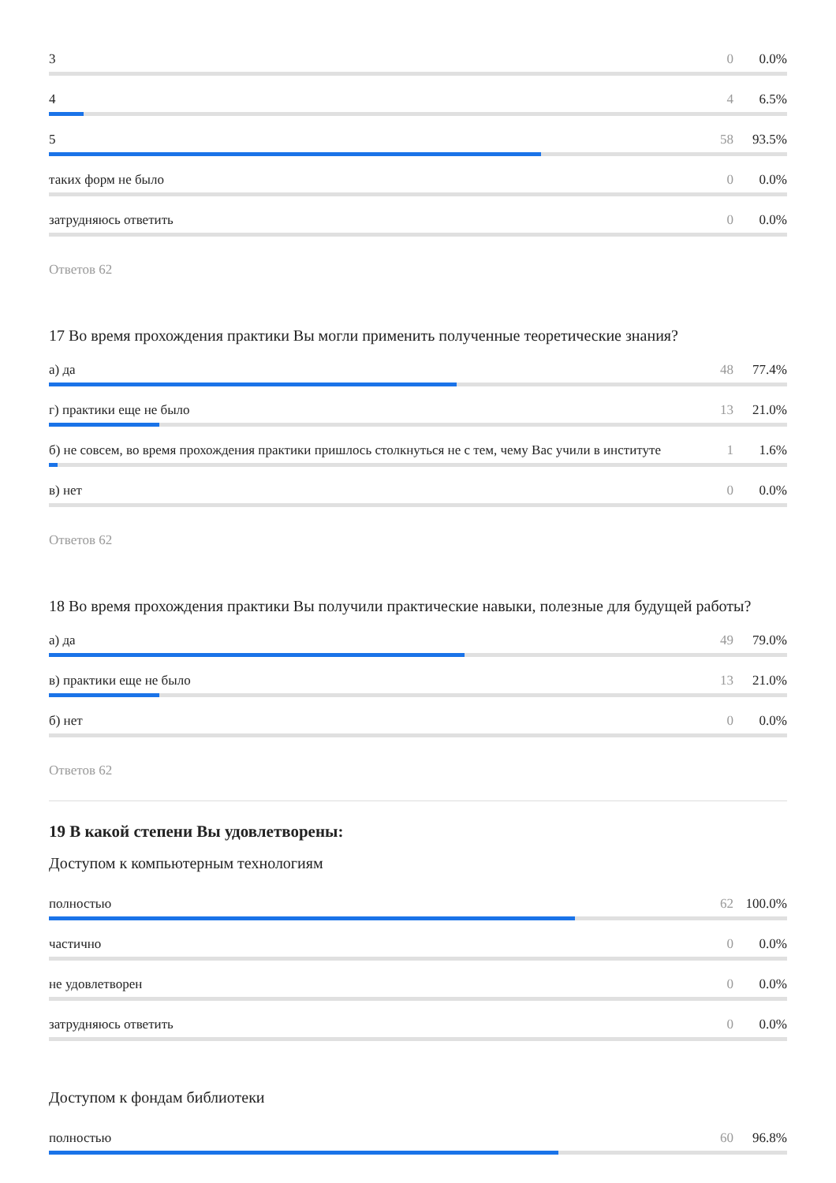3 0 0.0%
4 4 6.5%
5 58 93.5%
таких форм не было 0 0.0%
затрудняюсь ответить 0 0.0%
Ответов 62
17 Во время прохождения практики Вы могли применить полученные теоретические знания?
а) да 48 77.4%
г) практики еще не было 13 21.0%
б) не совсем, во время прохождения практики пришлось столкнуться не с тем, чему Вас учили в институте 1 1.6%
в) нет 0 0.0%
Ответов 62
18 Во время прохождения практики Вы получили практические навыки, полезные для будущей работы?
а) да 49 79.0%
в) практики еще не было 13 21.0%
б) нет 0 0.0%
Ответов 62
19 В какой степени Вы удовлетворены:
Доступом к компьютерным технологиям
полностью 62 100.0%
частично 0 0.0%
не удовлетворен 0 0.0%
затрудняюсь ответить 0 0.0%
Доступом к фондам библиотеки
полностью 60 96.8%